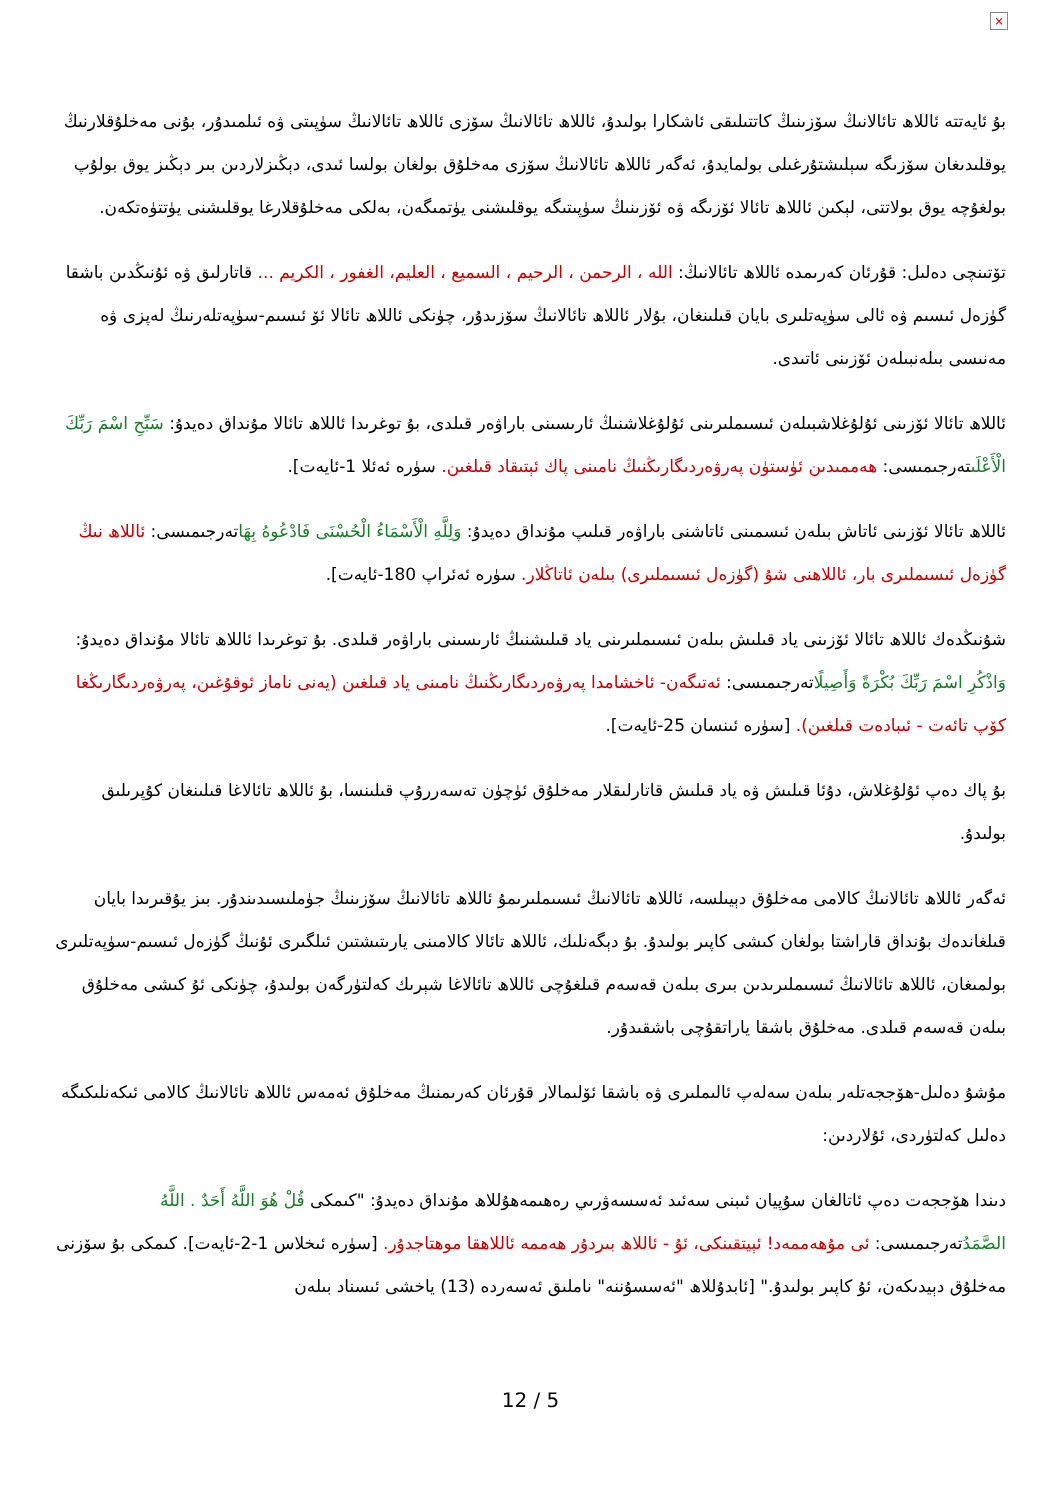×
بۇ ئايەتتە ئاللاھ تائالانىڭ سۆزىنىڭ كاتتىلىقى ئاشكارا بولىدۇ، ئاللاھ تائالانىڭ سۆزى ئاللاھ تائالانىڭ سۈپىتى ۋە ئىلمىدۇر، بۇنى مەخلۇقلارنىڭ يوقلىدىغان سۆزىگە سېلىشتۇرغىلى بولمايدۇ، ئەگەر ئاللاھ تائالانىڭ سۆزى مەخلۇق بولغان بولسا ئىدى، دېڭىزلاردىن بىر دېڭىز يوق بولۇپ بولغۇچە يوق بولاتتى، لېكىن ئاللاھ تائالا ئۆزىگە ۋە ئۆزىنىڭ سۈپىتىگە يوقلىشنى يۈتمىگەن، بەلكى مەخلۇقلارغا يوقلىشنى يۈتتۈەتكەن.
تۆتىنچى دەلىل: قۇرئان كەرىمدە ئاللاھ تائالانىڭ: الله ، الرحمن ، الرحيم ، السميع ، العليم، الغفور ، الكريم ... قاتارلىق ۋە ئۇنىڭدىن باشقا گۈزەل ئىسىم ۋە ئالى سۈپەتلىرى بايان قىلىنغان، بۇلار ئاللاھ تائالانىڭ سۆزىدۇر، چۈنكى ئاللاھ تائالا ئۆ ئىسىم-سۈپەتلەرنىڭ لەپزى ۋە مەنىسى بىلەنبىلەن ئۆزىنى ئاتىدى.
ئاللاھ تائالا ئۆزىنى ئۇلۇغلاشبىلەن ئىسىملىرىنى ئۇلۇغلاشنىڭ ئارىسىنى باراۋەر قىلدى، بۇ توغرىدا ئاللاھ تائالا مۇنداق دەيدۇ: سَبِّحِ اسْمَ رَبِّكَ الْأَعْلَىتەرجىمىسى: ھەممىدىن ئۈستۈن پەرۋەردىگارىڭنىڭ نامىنى پاك ئېتىقاد قىلغىن. سۈرە ئەئلا 1-ئايەت].
ئاللاھ تائالا ئۆزىنى ئاتاش بىلەن ئىسمىنى ئاتاشنى باراۋەر قىلىپ مۇنداق دەيدۇ: وَلِلَّهِ الْأَسْمَاءُ الْحُسْنَى فَادْعُوهُ بِهَاتەرجىمىسى: ئاللاھ نىڭ گۈزەل ئىسىملىرى بار، ئاللاھنى شۇ (گۈزەل ئىسىملىرى) بىلەن ئاتاڭلار. سۈرە ئەئراپ 180-ئايەت].
شۇنىڭدەك ئاللاھ تائالا ئۆزىنى ياد قىلىش بىلەن ئىسىملىرىنى ياد قىلىشنىڭ ئارىسىنى باراۋەر قىلدى. بۇ توغرىدا ئاللاھ تائالا مۇنداق دەيدۇ: وَاذْكُرِ اسْمَ رَبِّكَ بُكْرَةً وَأَصِيلًاتەرجىمىسى: ئەتىگەن- ئاخشامدا پەرۋەردىگارىڭنىڭ نامىنى ياد قىلغىن (يەنى ناماز ئوقۇغىن، پەرۋەردىگارىڭغا كۆپ تائەت - ئىبادەت قىلغىن). [سۈرە ئىنسان 25-ئايەت].
بۇ پاك دەپ ئۇلۇغلاش، دۇئا قىلىش ۋە ياد قىلىش قاتارلىقلار مەخلۇق ئۈچۈن تەسەررۇپ قىلىنسا، بۇ ئاللاھ تائالاغا قىلىنغان كۇپرىلىق بولىدۇ.
ئەگەر ئاللاھ تائالانىڭ كالامى مەخلۇق دېيىلسە، ئاللاھ تائالانىڭ ئىسىملىرىمۇ ئاللاھ تائالانىڭ سۆزىنىڭ جۈملىسىدىندۇر. بىز يۇقىرىدا بايان قىلغاندەك بۇنداق قاراشتا بولغان كىشى كاپىر بولىدۇ. بۇ دېگەنلىك، ئاللاھ تائالا كالامىنى يارىتىشتىن ئىلگىرى ئۇنىڭ گۈزەل ئىسىم-سۈپەتلىرى بولمىغان، ئاللاھ تائالانىڭ ئىسىملىرىدىن بىرى بىلەن قەسەم قىلغۇچى ئاللاھ تائالاغا شېرىك كەلتۈرگەن بولىدۇ، چۈنكى ئۇ كىشى مەخلۇق بىلەن قەسەم قىلدى. مەخلۇق باشقا ياراتقۇچى باشقىدۇر.
مۇشۇ دەلىل-ھۆججەتلەر بىلەن سەلەپ ئالىملىرى ۋە باشقا ئۆلىمالار قۇرئان كەرىمنىڭ مەخلۇق ئەمەس ئاللاھ تائالانىڭ كالامى ئىكەنلىكىگە دەلىل كەلتۈردى، ئۇلاردىن:
دىندا ھۆججەت دەپ ئاتالغان سۇپيان ئىبنى سەئىد ئەسسەۋرىي رەھىمەھۇللاھ مۇنداق دەيدۇ: "كىمكى قُلْ هُوَ اللَّهُ أَحَدٌ . اللَّهُ الصَّمَدُتەرجىمىسى: ئى مۇھەممەد! ئېيتقىنكى، ئۇ - ئاللاھ بىردۇر ھەممە ئاللاھقا موھتاجدۇر. [سۈرە ئىخلاس 1-2-ئايەت]. كىمكى بۇ سۆزنى مەخلۇق دېيدىكەن، ئۇ كاپىر بولىدۇ." [ئابدۇللاھ "ئەسسۇننە" ناملىق ئەسەردە (13) ياخشى ئىسناد بىلەن
12 / 5